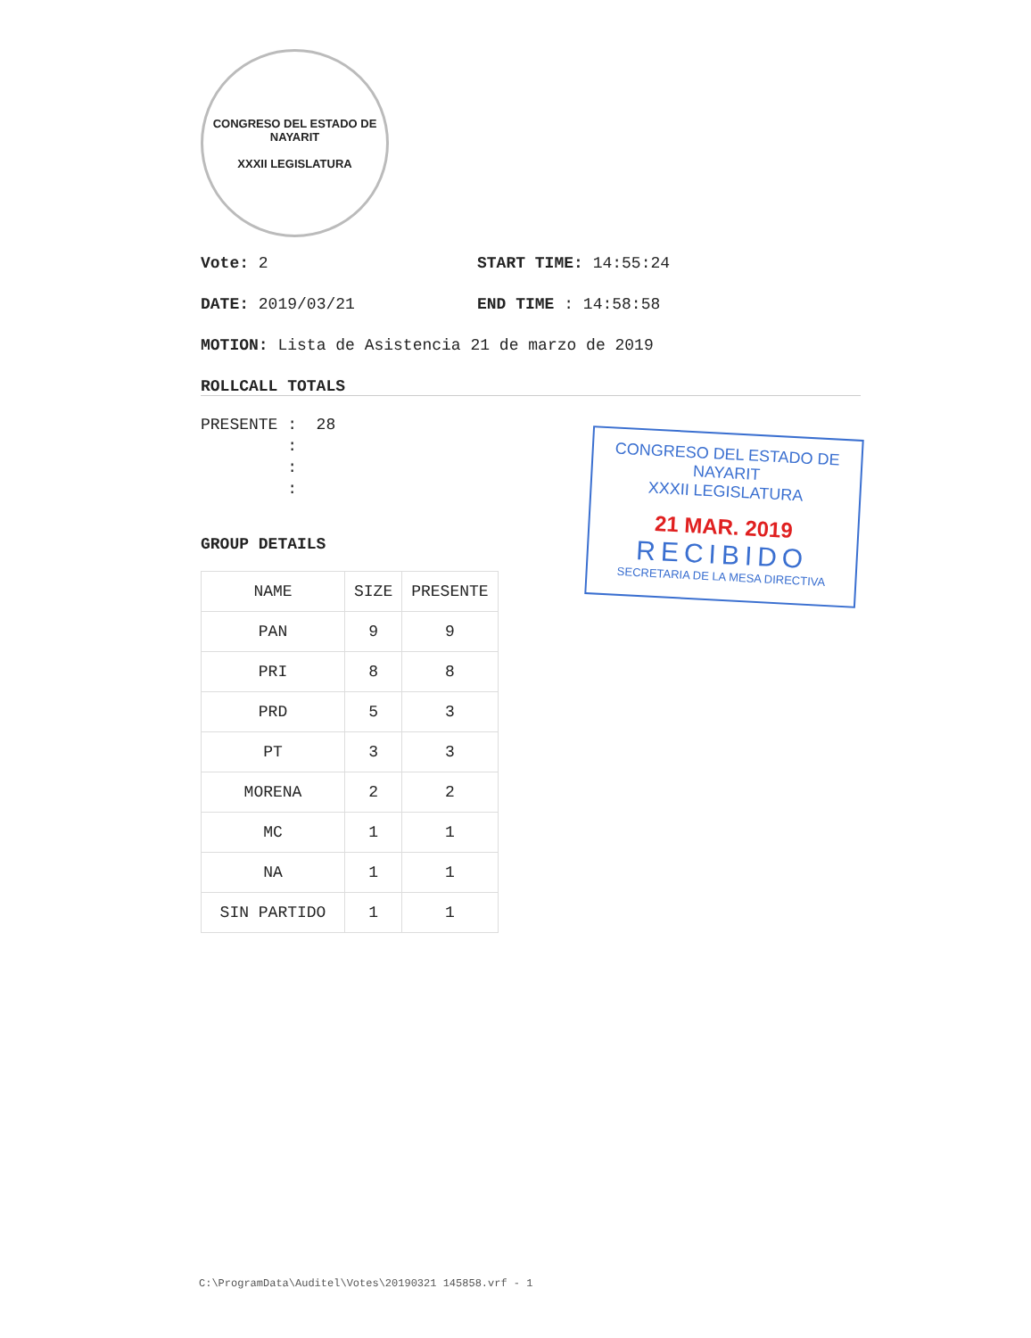CONGRESO DEL ESTADO DE NAYARIT
XXXII LEGISLATURA
Vote: 2 START TIME: 14:55:24
DATE: 2019/03/21 END TIME : 14:58:58
MOTION: Lista de Asistencia 21 de marzo de 2019
ROLLCALL TOTALS
PRESENTE : 28 : : :
GROUP DETAILS
| NAME | SIZE | PRESENTE |
| --- | --- | --- |
| PAN | 9 | 9 |
| PRI | 8 | 8 |
| PRD | 5 | 3 |
| PT | 3 | 3 |
| MORENA | 2 | 2 |
| MC | 1 | 1 |
| NA | 1 | 1 |
| SIN PARTIDO | 1 | 1 |
CONGRESO DEL ESTADO DE NAYARIT
XXXII LEGISLATURA
21 MAR. 2019
RECIBIDO
SECRETARIA DE LA MESA DIRECTIVA
C:\ProgramData\Auditel\Votes\20190321 145858.vrf - 1